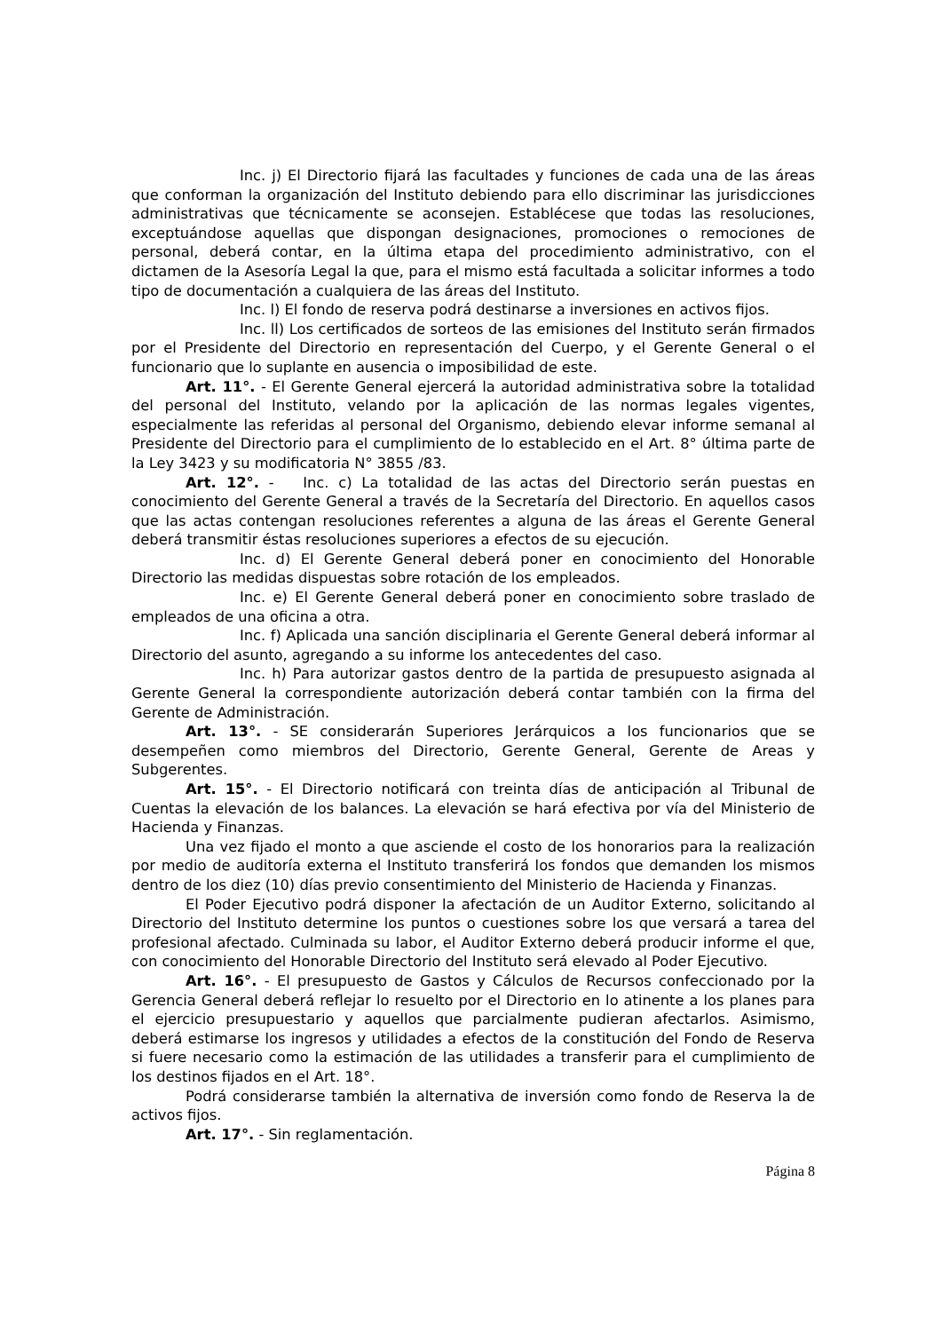Inc. j) El Directorio fijará las facultades y funciones de cada una de las áreas que conforman la organización del Instituto debiendo para ello discriminar las jurisdicciones administrativas que técnicamente se aconsejen. Establécese que todas las resoluciones, exceptuándose aquellas que dispongan designaciones, promociones o remociones de personal, deberá contar, en la última etapa del procedimiento administrativo, con el dictamen de la Asesoría Legal la que, para el mismo está facultada a solicitar informes a todo tipo de documentación a cualquiera de las áreas del Instituto.
Inc. l) El fondo de reserva podrá destinarse a inversiones en activos fijos.
Inc. ll) Los certificados de sorteos de las emisiones del Instituto serán firmados por el Presidente del Directorio en representación del Cuerpo, y el Gerente General o el funcionario que lo suplante en ausencia o imposibilidad de este.
Art. 11°. - El Gerente General ejercerá la autoridad administrativa sobre la totalidad del personal del Instituto, velando por la aplicación de las normas legales vigentes, especialmente las referidas al personal del Organismo, debiendo elevar informe semanal al Presidente del Directorio para el cumplimiento de lo establecido en el Art. 8° última parte de la Ley 3423 y su modificatoria N° 3855 /83.
Art. 12°. - Inc. c) La totalidad de las actas del Directorio serán puestas en conocimiento del Gerente General a través de la Secretaría del Directorio. En aquellos casos que las actas contengan resoluciones referentes a alguna de las áreas el Gerente General deberá transmitir éstas resoluciones superiores a efectos de su ejecución.
Inc. d) El Gerente General deberá poner en conocimiento del Honorable Directorio las medidas dispuestas sobre rotación de los empleados.
Inc. e) El Gerente General deberá poner en conocimiento sobre traslado de empleados de una oficina a otra.
Inc. f) Aplicada una sanción disciplinaria el Gerente General deberá informar al Directorio del asunto, agregando a su informe los antecedentes del caso.
Inc. h) Para autorizar gastos dentro de la partida de presupuesto asignada al Gerente General la correspondiente autorización deberá contar también con la firma del Gerente de Administración.
Art. 13°. - SE considerarán Superiores Jerárquicos a los funcionarios que se desempeñen como miembros del Directorio, Gerente General, Gerente de Areas y Subgerentes.
Art. 15°. - El Directorio notificará con treinta días de anticipación al Tribunal de Cuentas la elevación de los balances. La elevación se hará efectiva por vía del Ministerio de Hacienda y Finanzas.
Una vez fijado el monto a que asciende el costo de los honorarios para la realización por medio de auditoría externa el Instituto transferirá los fondos que demanden los mismos dentro de los diez (10) días previo consentimiento del Ministerio de Hacienda y Finanzas.
El Poder Ejecutivo podrá disponer la afectación de un Auditor Externo, solicitando al Directorio del Instituto determine los puntos o cuestiones sobre los que versará a tarea del profesional afectado. Culminada su labor, el Auditor Externo deberá producir informe el que, con conocimiento del Honorable Directorio del Instituto será elevado al Poder Ejecutivo.
Art. 16°. - El presupuesto de Gastos y Cálculos de Recursos confeccionado por la Gerencia General deberá reflejar lo resuelto por el Directorio en lo atinente a los planes para el ejercicio presupuestario y aquellos que parcialmente pudieran afectarlos. Asimismo, deberá estimarse los ingresos y utilidades a efectos de la constitución del Fondo de Reserva si fuere necesario como la estimación de las utilidades a transferir para el cumplimiento de los destinos fijados en el Art. 18°.
Podrá considerarse también la alternativa de inversión como fondo de Reserva la de activos fijos.
Art. 17°. - Sin reglamentación.
Página 8